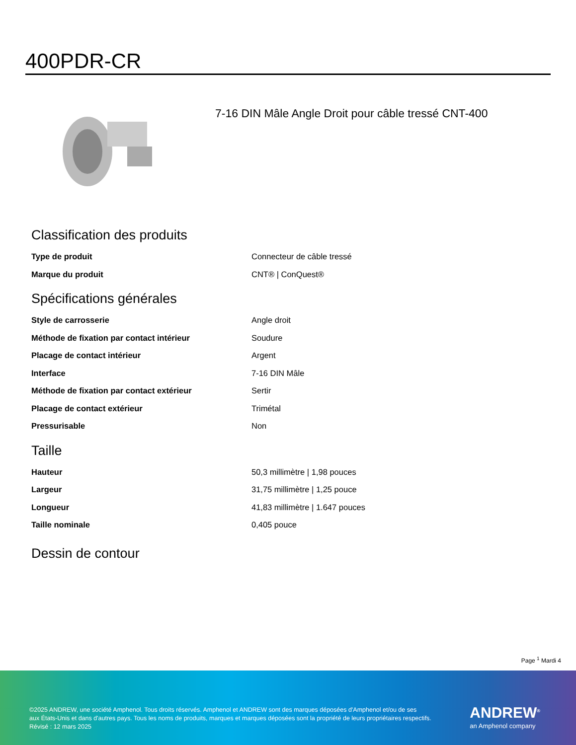400PDR-CR
7-16 DIN Mâle Angle Droit pour câble tressé CNT-400
Classification des produits
| Type de produit | Connecteur de câble tressé |
| Marque du produit | CNT® / ConQuest® |
Spécifications générales
| Style de carrosserie | Angle droit |
| Méthode de fixation par contact intérieur | Soudure |
| Placage de contact intérieur | Argent |
| Interface | 7-16 DIN Mâle |
| Méthode de fixation par contact extérieur | Sertir |
| Placage de contact extérieur | Trimétal |
| Pressurisable | Non |
Taille
| Hauteur | 50,3 millimètre / 1,98 pouces |
| Largeur | 31,75 millimètre / 1,25 pouce |
| Longueur | 41,83 millimètre / 1.647 pouces |
| Taille nominale | 0,405 pouce |
Dessin de contour
Page <sup>1</sup> Mardi 4
©2025 ANDREW, une société Amphenol. Tous droits réservés. Amphenol et ANDREW sont des marques déposées d'Amphenol et/ou de ses
aux États-Unis et dans d'autres pays. Tous les noms de produits, marques et marques déposées sont la propriété de leurs propriétaires respectifs.
Révisé : 12 mars 2025
ANDREW<sup>®</sup>
an Amphenol company